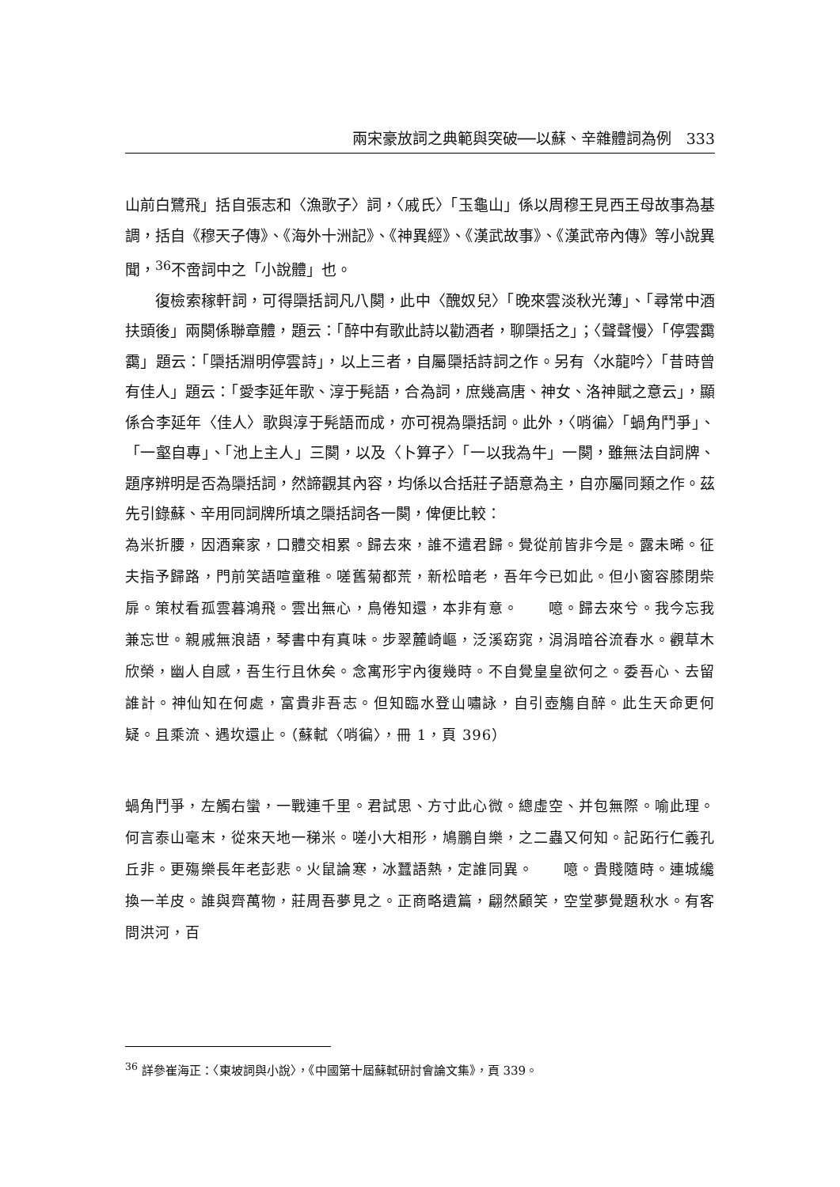兩宋豪放詞之典範與突破──以蘇、辛雜體詞為例　333
山前白鷺飛」括自張志和〈漁歌子〉詞，〈戚氏〉「玉龜山」係以周穆王見西王母故事為基調，括自《穆天子傳》、《海外十洲記》、《神異經》、《漢武故事》、《漢武帝內傳》等小說異聞，<sup>36</sup>不啻詞中之「小說體」也。
復檢索稼軒詞，可得檃括詞凡八闋，此中〈醜奴兒〉「晚來雲淡秋光薄」、「尋常中酒扶頭後」兩闋係聯章體，題云：「醉中有歌此詩以勸酒者，聊檃括之」；〈聲聲慢〉「停雲靄靄」題云：「檃括淵明停雲詩」，以上三者，自屬檃括詩詞之作。另有〈水龍吟〉「昔時曾有佳人」題云：「愛李延年歌、淳于髡語，合為詞，庶幾高唐、神女、洛神賦之意云」，顯係合李延年〈佳人〉歌與淳于髡語而成，亦可視為檃括詞。此外，〈哨徧〉「蝸角鬥爭」、「一壑自專」、「池上主人」三闋，以及〈卜算子〉「一以我為牛」一闋，雖無法自詞牌、題序辨明是否為檃括詞，然諦觀其內容，均係以合括莊子語意為主，自亦屬同類之作。茲先引錄蘇、辛用同詞牌所填之檃括詞各一闋，俾便比較：
為米折腰，因酒棄家，口體交相累。歸去來，誰不遣君歸。覺從前皆非今是。露未晞。征夫指予歸路，門前笑語喧童稚。嗟舊菊都荒，新松暗老，吾年今已如此。但小窗容膝閉柴扉。策杖看孤雲暮鴻飛。雲出無心，鳥倦知還，本非有意。　　噫。歸去來兮。我今忘我兼忘世。親戚無浪語，琴書中有真味。步翠麓崎嶇，泛溪窈窕，涓涓暗谷流春水。觀草木欣榮，幽人自感，吾生行且休矣。念寓形宇內復幾時。不自覺皇皇欲何之。委吾心、去留誰計。神仙知在何處，富貴非吾志。但知臨水登山嘯詠，自引壺觴自醉。此生天命更何疑。且乘流、遇坎還止。（蘇軾〈哨徧〉，冊 1，頁 396）
蝸角鬥爭，左觸右蠻，一戰連千里。君試思、方寸此心微。總虛空、并包無際。喻此理。何言泰山毫末，從來天地一稊米。嗟小大相形，鳩鵬自樂，之二蟲又何知。記跖行仁義孔丘非。更殤樂長年老彭悲。火鼠論寒，冰蠶語熱，定誰同異。　　噫。貴賤隨時。連城纔換一羊皮。誰與齊萬物，莊周吾夢見之。正商略遺篇，翩然顧笑，空堂夢覺題秋水。有客問洪河，百
<sup>36</sup> 詳參崔海正：〈東坡詞與小說〉，《中國第十屆蘇軾研討會論文集》，頁 339。